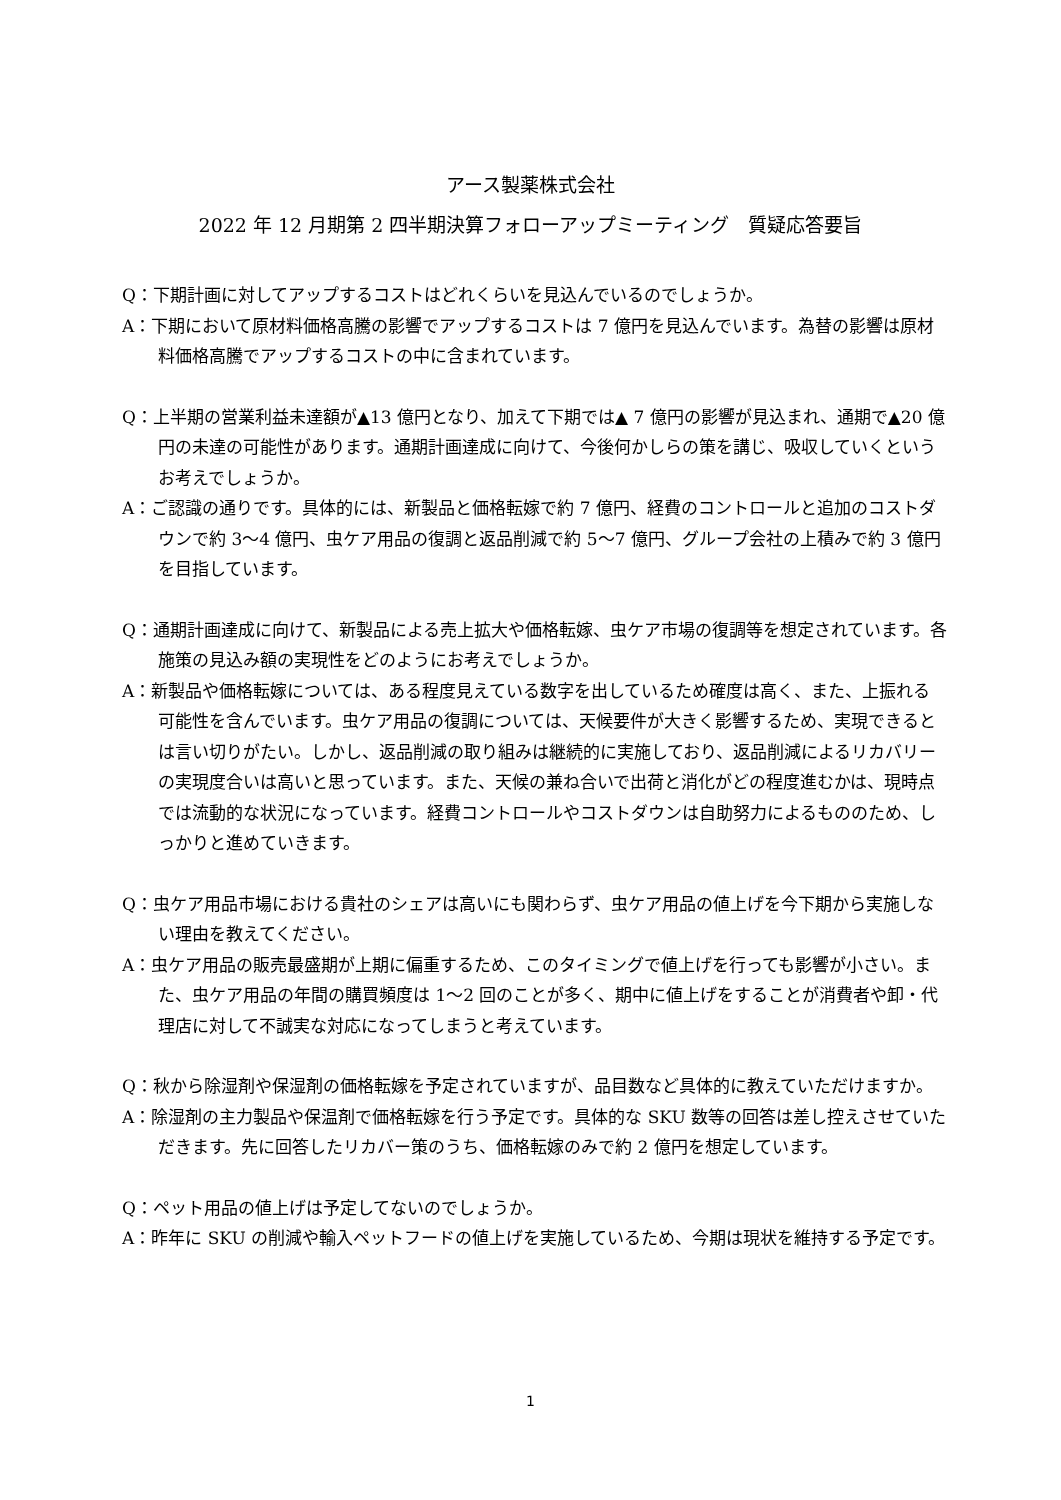アース製薬株式会社
2022 年 12 月期第 2 四半期決算フォローアップミーティング　質疑応答要旨
Q：下期計画に対してアップするコストはどれくらいを見込んでいるのでしょうか。
A：下期において原材料価格高騰の影響でアップするコストは 7 億円を見込んでいます。為替の影響は原材料価格高騰でアップするコストの中に含まれています。
Q：上半期の営業利益未達額が▲13 億円となり、加えて下期では▲ 7 億円の影響が見込まれ、通期で▲20 億円の未達の可能性があります。通期計画達成に向けて、今後何かしらの策を講じ、吸収していくというお考えでしょうか。
A：ご認識の通りです。具体的には、新製品と価格転嫁で約 7 億円、経費のコントロールと追加のコストダウンで約 3～4 億円、虫ケア用品の復調と返品削減で約 5～7 億円、グループ会社の上積みで約 3 億円を目指しています。
Q：通期計画達成に向けて、新製品による売上拡大や価格転嫁、虫ケア市場の復調等を想定されています。各施策の見込み額の実現性をどのようにお考えでしょうか。
A：新製品や価格転嫁については、ある程度見えている数字を出しているため確度は高く、また、上振れる可能性を含んでいます。虫ケア用品の復調については、天候要件が大きく影響するため、実現できるとは言い切りがたい。しかし、返品削減の取り組みは継続的に実施しており、返品削減によるリカバリーの実現度合いは高いと思っています。また、天候の兼ね合いで出荷と消化がどの程度進むかは、現時点では流動的な状況になっています。経費コントロールやコストダウンは自助努力によるもののため、しっかりと進めていきます。
Q：虫ケア用品市場における貴社のシェアは高いにも関わらず、虫ケア用品の値上げを今下期から実施しない理由を教えてください。
A：虫ケア用品の販売最盛期が上期に偏重するため、このタイミングで値上げを行っても影響が小さい。また、虫ケア用品の年間の購買頻度は 1～2 回のことが多く、期中に値上げをすることが消費者や卸・代理店に対して不誠実な対応になってしまうと考えています。
Q：秋から除湿剤や保湿剤の価格転嫁を予定されていますが、品目数など具体的に教えていただけますか。
A：除湿剤の主力製品や保温剤で価格転嫁を行う予定です。具体的な SKU 数等の回答は差し控えさせていただきます。先に回答したリカバー策のうち、価格転嫁のみで約 2 億円を想定しています。
Q：ペット用品の値上げは予定してないのでしょうか。
A：昨年に SKU の削減や輸入ペットフードの値上げを実施しているため、今期は現状を維持する予定です。
1